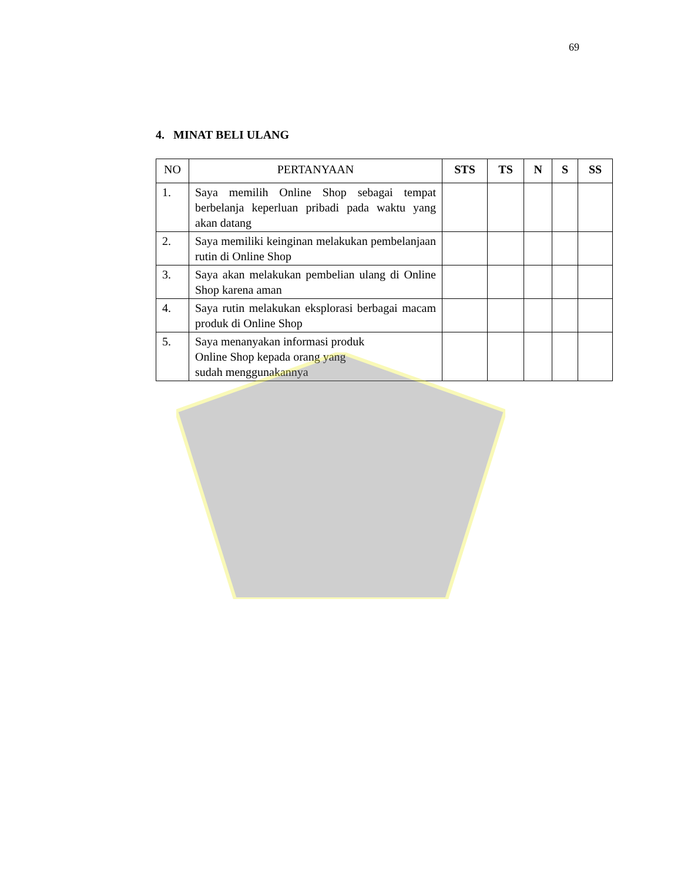69
4. MINAT BELI ULANG
| NO | PERTANYAAN | STS | TS | N | S | SS |
| --- | --- | --- | --- | --- | --- | --- |
| 1. | Saya memilih Online Shop sebagai tempat berbelanja keperluan pribadi pada waktu yang akan datang | | | | | |
| 2. | Saya memiliki keinginan melakukan pembelanjaan rutin di Online Shop | | | | | |
| 3. | Saya akan melakukan pembelian ulang di Online Shop karena aman | | | | | |
| 4. | Saya rutin melakukan eksplorasi berbagai macam produk di Online Shop | | | | | |
| 5. | Saya menanyakan informasi produk Online Shop kepada orang yang sudah menggunakannya | | | | | |